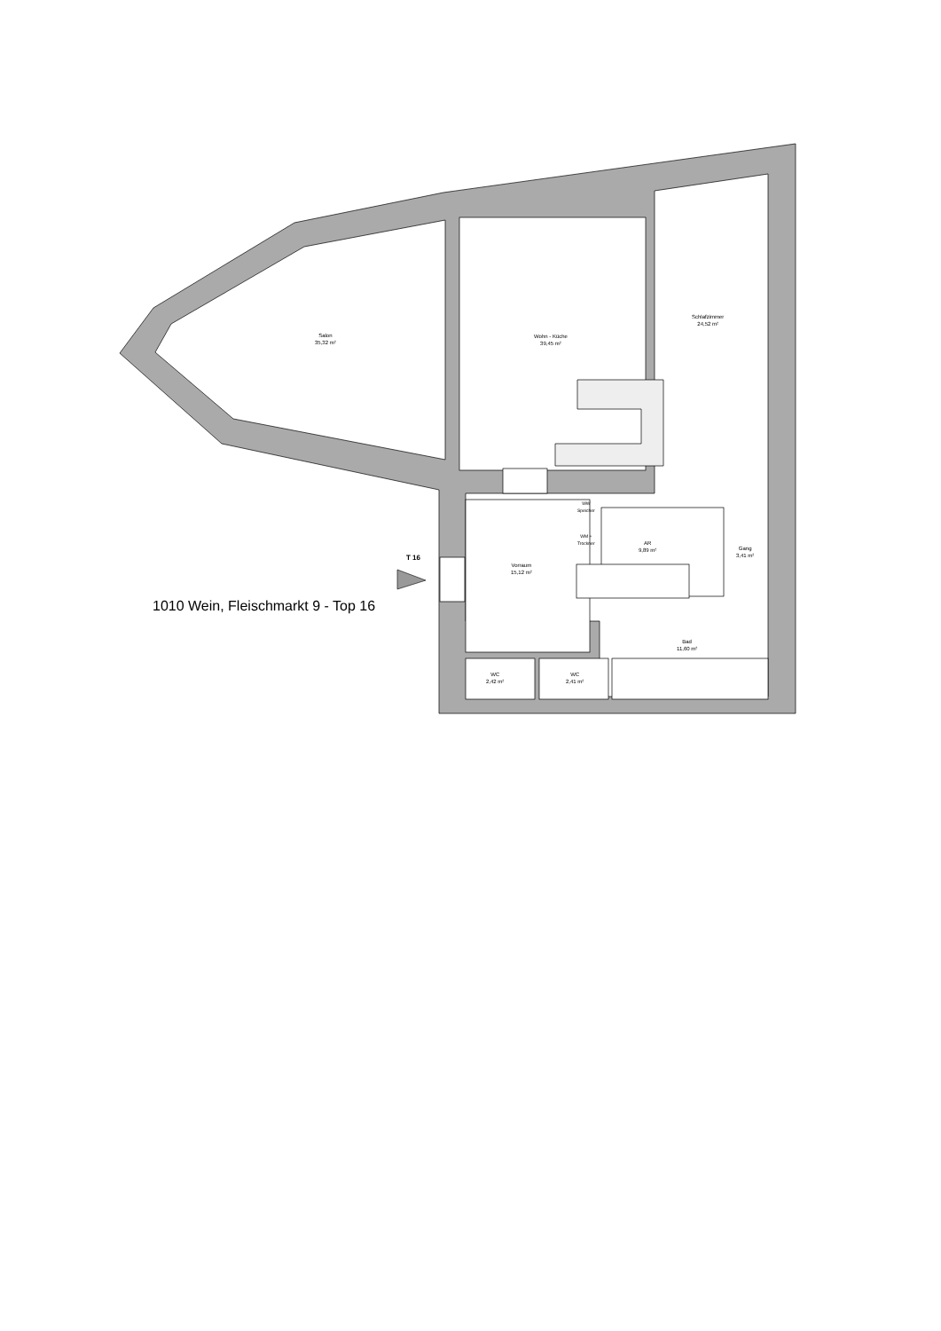Salon
35,32 m²
Wohn - Küche
39,45 m²
Schlafzimmer
24,52 m²
AR
9,89 m²
Gang
3,41 m²
Vorraum
15,12 m²
Bad
11,60 m²
WC
2,42 m²
WC
2,41 m²
WW
Speicher
WM +
Trockner
T 16
1010 Wein, Fleischmarkt 9 - Top 16